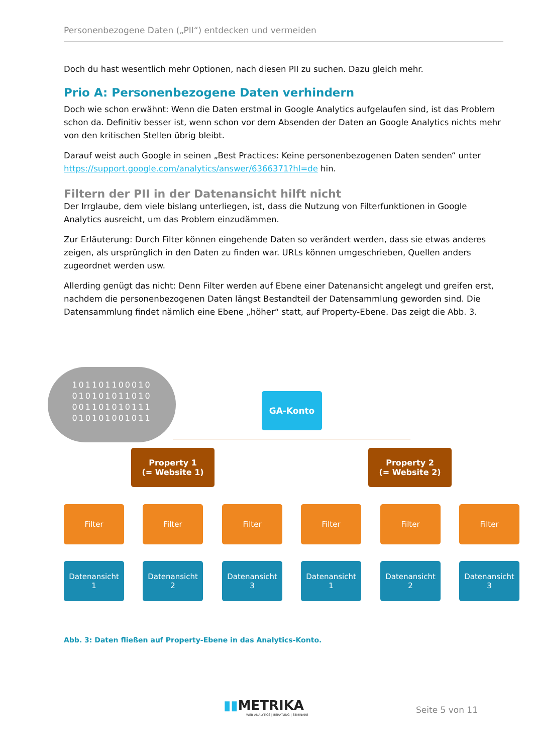Personenbezogene Daten („PII“) entdecken und vermeiden
Doch du hast wesentlich mehr Optionen, nach diesen PII zu suchen. Dazu gleich mehr.
Prio A: Personenbezogene Daten verhindern
Doch wie schon erwähnt: Wenn die Daten erstmal in Google Analytics aufgelaufen sind, ist das Problem schon da. Definitiv besser ist, wenn schon vor dem Absenden der Daten an Google Analytics nichts mehr von den kritischen Stellen übrig bleibt.
Darauf weist auch Google in seinen „Best Practices: Keine personenbezogenen Daten senden“ unter https://support.google.com/analytics/answer/6366371?hl=de hin.
Filtern der PII in der Datenansicht hilft nicht
Der Irrglaube, dem viele bislang unterliegen, ist, dass die Nutzung von Filterfunktionen in Google Analytics ausreicht, um das Problem einzudämmen.
Zur Erläuterung: Durch Filter können eingehende Daten so verändert werden, dass sie etwas anderes zeigen, als ursprünglich in den Daten zu finden war. URLs können umgeschrieben, Quellen anders zugeordnet werden usw.
Allerding genügt das nicht: Denn Filter werden auf Ebene einer Datenansicht angelegt und greifen erst, nachdem die personenbezogenen Daten längst Bestandteil der Datensammlung geworden sind. Die Datensammlung findet nämlich eine Ebene „höher“ statt, auf Property-Ebene. Das zeigt die Abb. 3.
101101100010
010101011010
001101010111
010101001011
GA-Konto
Property 1
(= Website 1)
Property 2
(= Website 2)
Filter Filter Filter Filter Filter Filter
Datenansicht
1
Datenansicht
2
Datenansicht
3
Datenansicht
1
Datenansicht
2
Datenansicht
3
Abb. 3: Daten fließen auf Property-Ebene in das Analytics-Konto.
▮▮METRIKA
WEB ANALYTICS | BERATUNG | SEMINARE
Seite 5 von 11